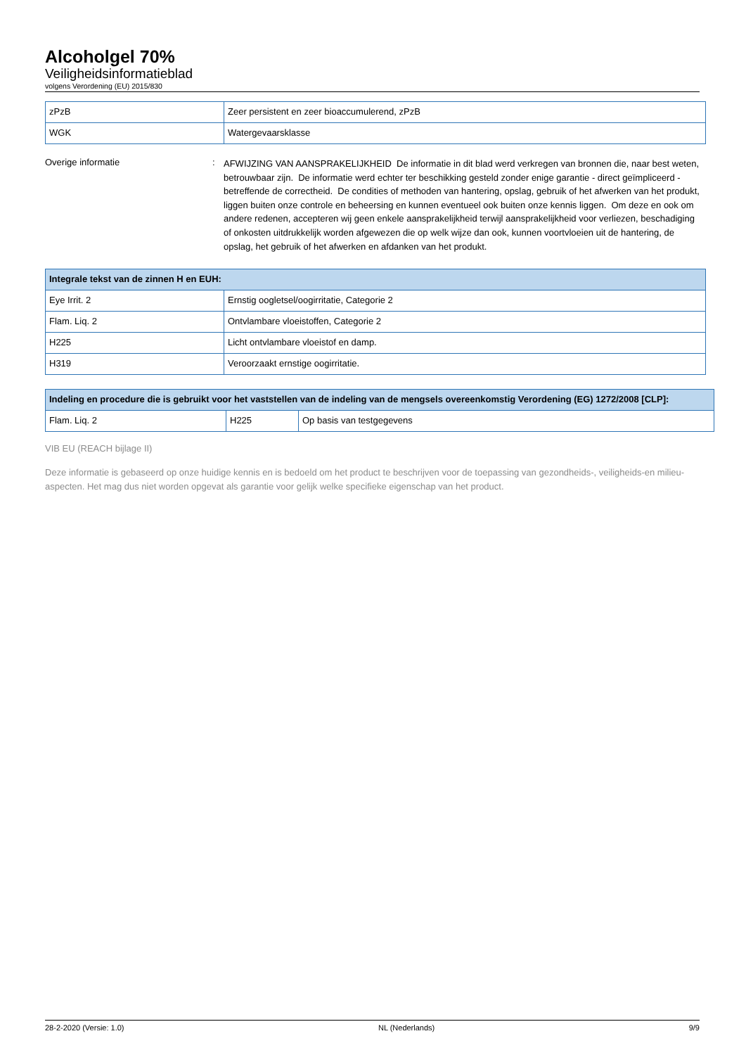Alcoholgel 70%
Veiligheidsinformatieblad
volgens Verordening (EU) 2015/830
| zPzB | Zeer persistent en zeer bioaccumulerend, zPzB |
| WGK | Watergevaarsklasse |
Overige informatie :
AFWIJZING VAN AANSPRAKELIJKHEID De informatie in dit blad werd verkregen van bronnen die, naar best weten, betrouwbaar zijn. De informatie werd echter ter beschikking gesteld zonder enige garantie - direct geïmpliceerd - betreffende de correctheid. De condities of methoden van hantering, opslag, gebruik of het afwerken van het produkt, liggen buiten onze controle en beheersing en kunnen eventueel ook buiten onze kennis liggen. Om deze en ook om andere redenen, accepteren wij geen enkele aansprakelijkheid terwijl aansprakelijkheid voor verliezen, beschadiging of onkosten uitdrukkelijk worden afgewezen die op welk wijze dan ook, kunnen voortvloeien uit de hantering, de opslag, het gebruik of het afwerken en afdanken van het produkt.
| Integrale tekst van de zinnen H en EUH: | |
| --- | --- |
| Eye Irrit. 2 | Ernstig oogletsel/oogirritatie, Categorie 2 |
| Flam. Liq. 2 | Ontvlambare vloeistoffen, Categorie 2 |
| H225 | Licht ontvlambare vloeistof en damp. |
| H319 | Veroorzaakt ernstige oogirritatie. |
| Indeling en procedure die is gebruikt voor het vaststellen van de indeling van de mengsels overeenkomstig Verordening (EG) 1272/2008 [CLP]: | | |
| --- | --- | --- |
| Flam. Liq. 2 | H225 | Op basis van testgegevens |
VIB EU (REACH bijlage II)
Deze informatie is gebaseerd op onze huidige kennis en is bedoeld om het product te beschrijven voor de toepassing van gezondheids-, veiligheids-en milieu-aspecten. Het mag dus niet worden opgevat als garantie voor gelijk welke specifieke eigenschap van het product.
28-2-2020 (Versie: 1.0) NL (Nederlands) 9/9